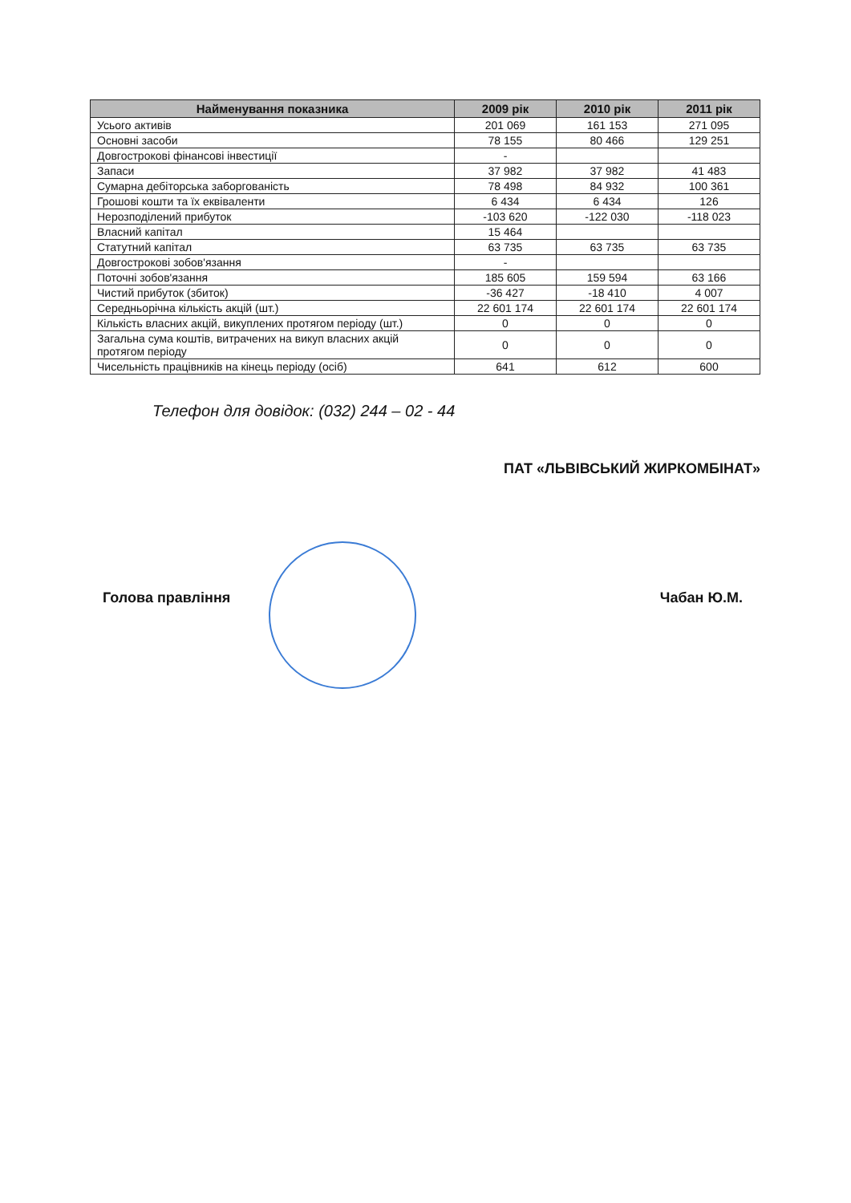| Найменування показника | 2009 рік | 2010 рік | 2011 рік |
| --- | --- | --- | --- |
| Усього активів | 201 069 | 161 153 | 271 095 |
| Основні засоби | 78 155 | 80 466 | 129 251 |
| Довгострокові фінансові інвестиції | - | | |
| Запаси | 37 982 | 37 982 | 41 483 |
| Сумарна дебіторська заборгованість | 78 498 | 84 932 | 100 361 |
| Грошові кошти та їх еквіваленти | 6 434 | 6 434 | 126 |
| Нерозподілений прибуток | -103 620 | -122 030 | -118 023 |
| Власний капітал | 15 464 | | |
| Статутний капітал | 63 735 | 63 735 | 63 735 |
| Довгострокові зобов'язання | - | | |
| Поточні зобов'язання | 185 605 | 159 594 | 63 166 |
| Чистий прибуток (збиток) | -36 427 | -18 410 | 4 007 |
| Середньорічна кількість акцій (шт.) | 22 601 174 | 22 601 174 | 22 601 174 |
| Кількість власних акцій, викуплених протягом періоду (шт.) | 0 | 0 | 0 |
| Загальна сума коштів, витрачених на викуп власних акцій протягом періоду | 0 | 0 | 0 |
| Чисельність працівників на кінець періоду (осіб) | 641 | 612 | 600 |
Телефон для довідок: (032) 244 – 02 - 44
ПАТ «ЛЬВІВСЬКИЙ ЖИРКОМБІНАТ»
Голова правління Чабан Ю.М.